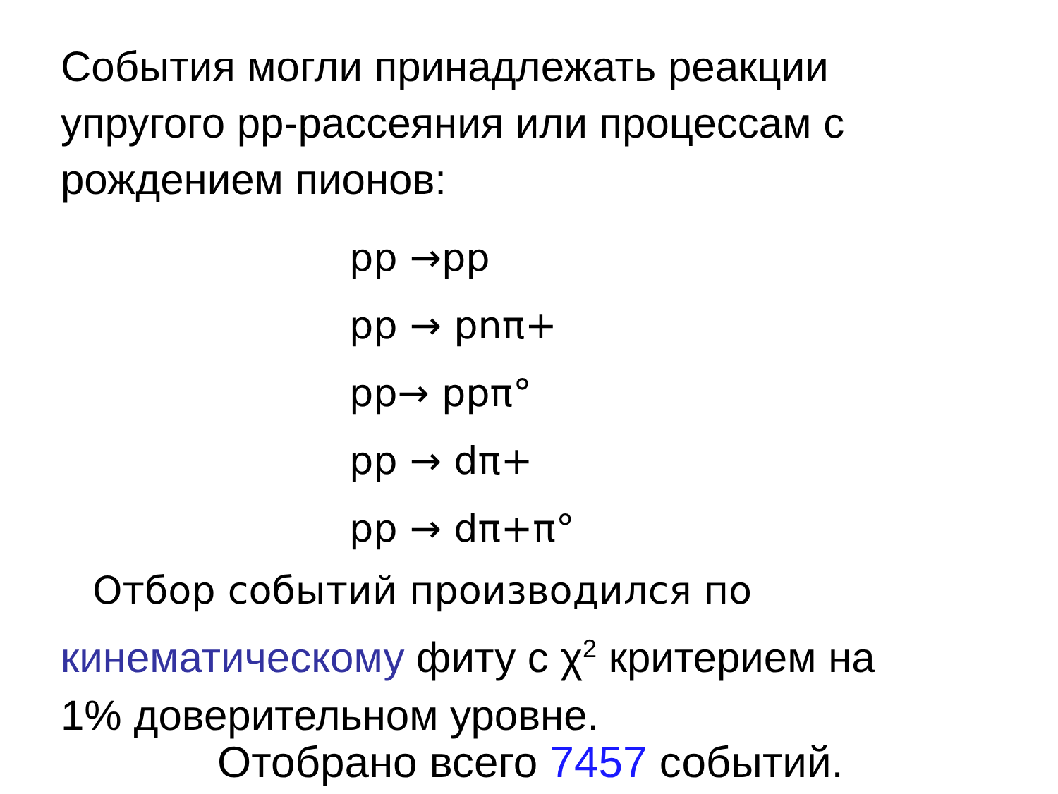События могли принадлежать реакции
упругого pp-рассеяния или процессам с
рождением пионов:
pp →pp
pp → pnπ+
pp→ ppπ°
pp → dπ+
pp → dπ+π°
Отбор событий производился по
кинематическому фиту с χ<sup>2</sup> критерием на
1% доверительном уровне.
Отобрано всего 7457 событий.